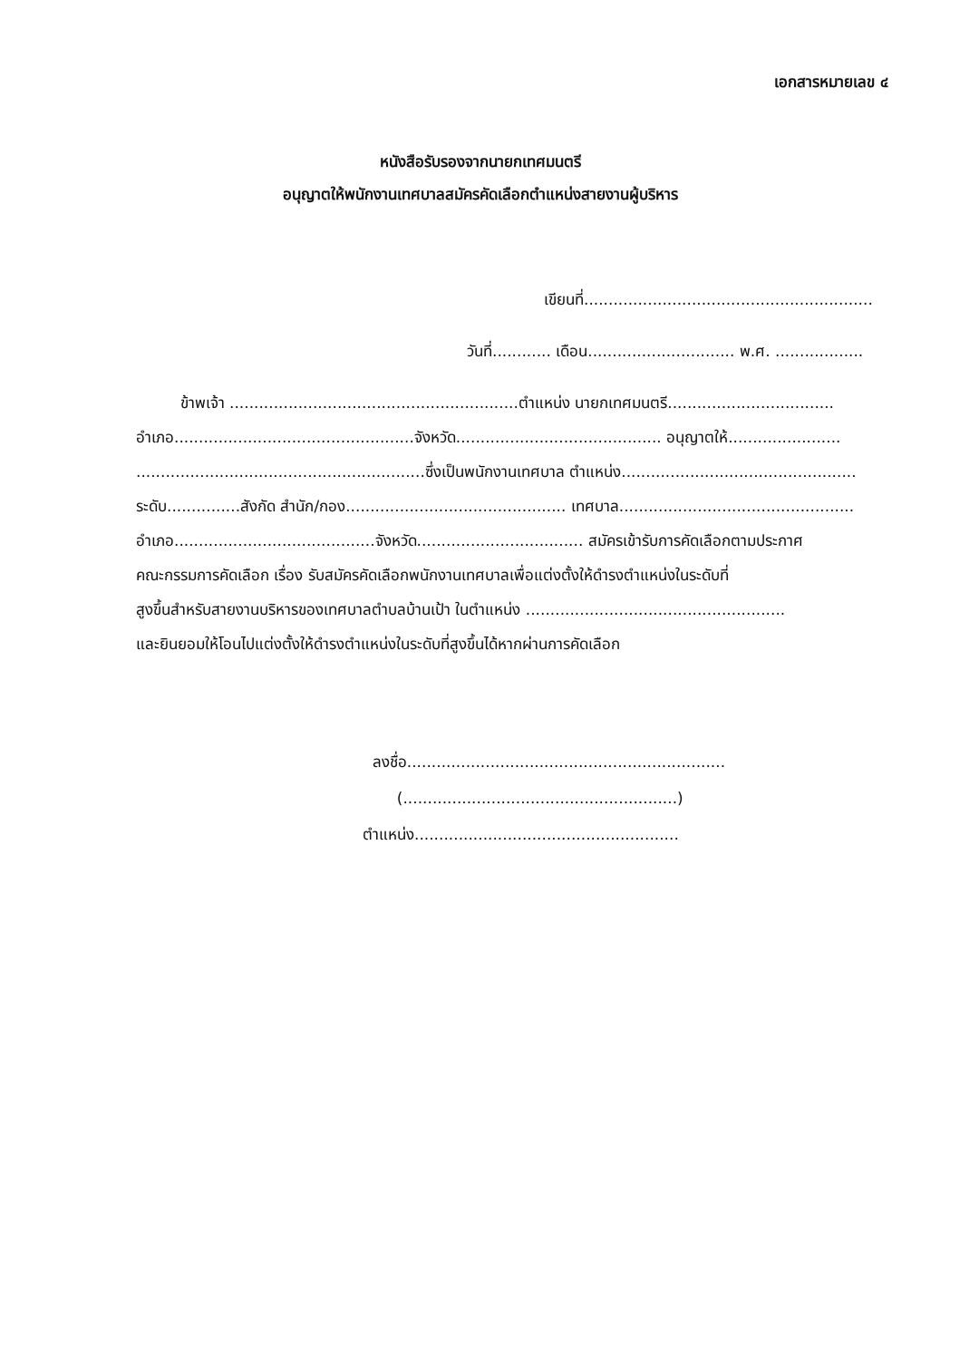เอกสารหมายเลข ๔
หนังสือรับรองจากนายกเทศมนตรี
อนุญาตให้พนักงานเทศบาลสมัครคัดเลือกตำแหน่งสายงานผู้บริหาร
เขียนที่...........................................................
วันที่............ เดือน.............................. พ.ศ. ..................
ข้าพเจ้า ...........................................................ตำแหน่ง นายกเทศมนตรี..................................
อำเภอ.................................................จังหวัด.......................................... อนุญาตให้.......................
...........................................................ซึ่งเป็นพนักงานเทศบาล ตำแหน่ง................................................
ระดับ...............สังกัด สำนัก/กอง............................................. เทศบาล................................................
อำเภอ.........................................จังหวัด.................................. สมัครเข้ารับการคัดเลือกตามประกาศ
คณะกรรมการคัดเลือก เรื่อง รับสมัครคัดเลือกพนักงานเทศบาลเพื่อแต่งตั้งให้ดำรงตำแหน่งในระดับที่
สูงขึ้นสำหรับสายงานบริหารของเทศบาลตำบลบ้านเป้า ในตำแหน่ง .....................................................
และยินยอมให้โอนไปแต่งตั้งให้ดำรงตำแหน่งในระดับที่สูงขึ้นได้หากผ่านการคัดเลือก
ลงชื่อ.................................................................
(........................................................)
ตำแหน่ง......................................................